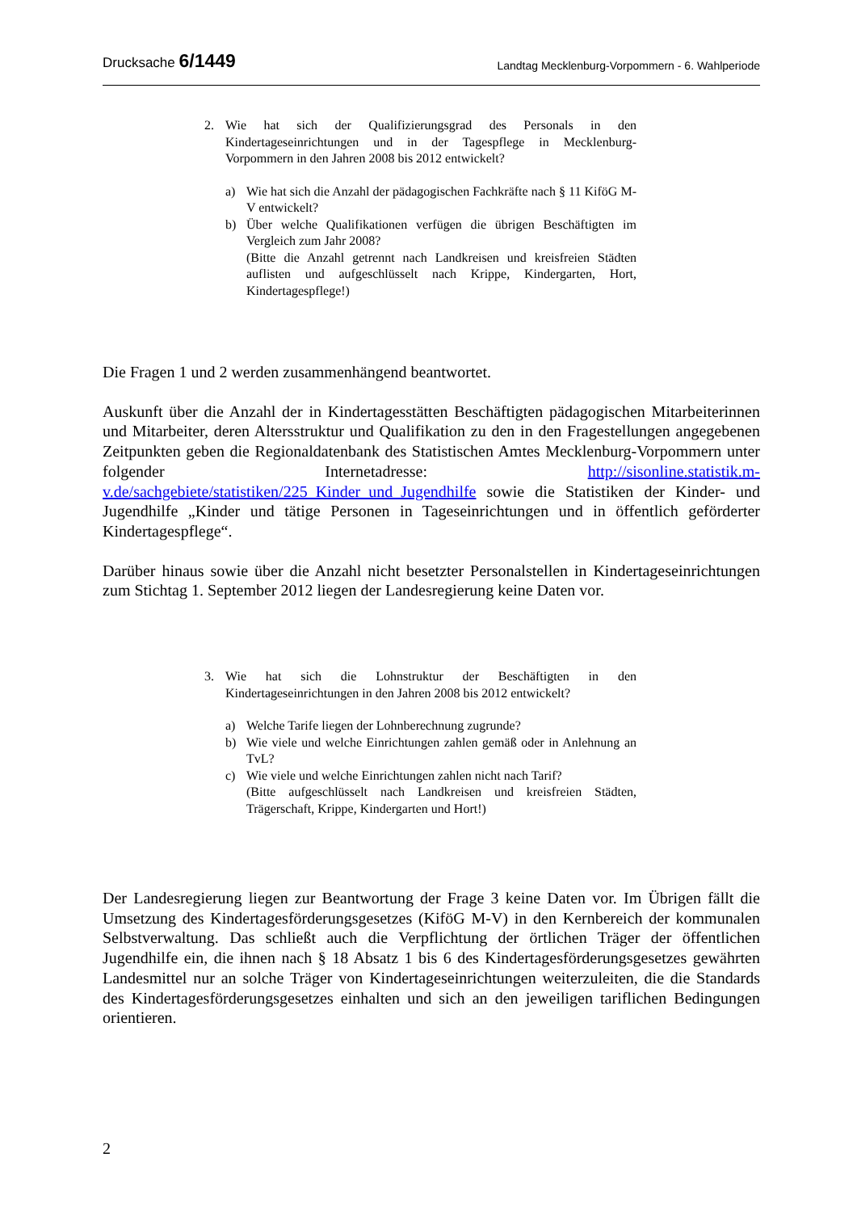Drucksache 6/1449
Landtag Mecklenburg-Vorpommern - 6. Wahlperiode
2. Wie hat sich der Qualifizierungsgrad des Personals in den Kindertageseinrichtungen und in der Tagespflege in Mecklenburg-Vorpommern in den Jahren 2008 bis 2012 entwickelt?
a) Wie hat sich die Anzahl der pädagogischen Fachkräfte nach § 11 KiföG M-V entwickelt?
b) Über welche Qualifikationen verfügen die übrigen Beschäftigten im Vergleich zum Jahr 2008?
(Bitte die Anzahl getrennt nach Landkreisen und kreisfreien Städten auflisten und aufgeschlüsselt nach Krippe, Kindergarten, Hort, Kindertagespflege!)
Die Fragen 1 und 2 werden zusammenhängend beantwortet.
Auskunft über die Anzahl der in Kindertagesstätten Beschäftigten pädagogischen Mitarbeiterinnen und Mitarbeiter, deren Altersstruktur und Qualifikation zu den in den Fragestellungen angegebenen Zeitpunkten geben die Regionaldatenbank des Statistischen Amtes Mecklenburg-Vorpommern unter folgender Internetadresse: http://sisonline.statistik.m-v.de/sachgebiete/statistiken/225_Kinder_und_Jugendhilfe sowie die Statistiken der Kinder- und Jugendhilfe „Kinder und tätige Personen in Tageseinrichtungen und in öffentlich geförderter Kindertagespflege“.
Darüber hinaus sowie über die Anzahl nicht besetzter Personalstellen in Kindertageseinrichtungen zum Stichtag 1. September 2012 liegen der Landesregierung keine Daten vor.
3. Wie hat sich die Lohnstruktur der Beschäftigten in den Kindertageseinrichtungen in den Jahren 2008 bis 2012 entwickelt?
a) Welche Tarife liegen der Lohnberechnung zugrunde?
b) Wie viele und welche Einrichtungen zahlen gemäß oder in Anlehnung an TvL?
c) Wie viele und welche Einrichtungen zahlen nicht nach Tarif?
(Bitte aufgeschlüsselt nach Landkreisen und kreisfreien Städten, Trägerschaft, Krippe, Kindergarten und Hort!)
Der Landesregierung liegen zur Beantwortung der Frage 3 keine Daten vor. Im Übrigen fällt die Umsetzung des Kindertagesförderungsgesetzes (KiföG M-V) in den Kernbereich der kommunalen Selbstverwaltung. Das schließt auch die Verpflichtung der örtlichen Träger der öffentlichen Jugendhilfe ein, die ihnen nach § 18 Absatz 1 bis 6 des Kindertagesförderungsgesetzes gewährten Landesmittel nur an solche Träger von Kindertageseinrichtungen weiterzuleiten, die die Standards des Kindertagesförderungsgesetzes einhalten und sich an den jeweiligen tariflichen Bedingungen orientieren.
2